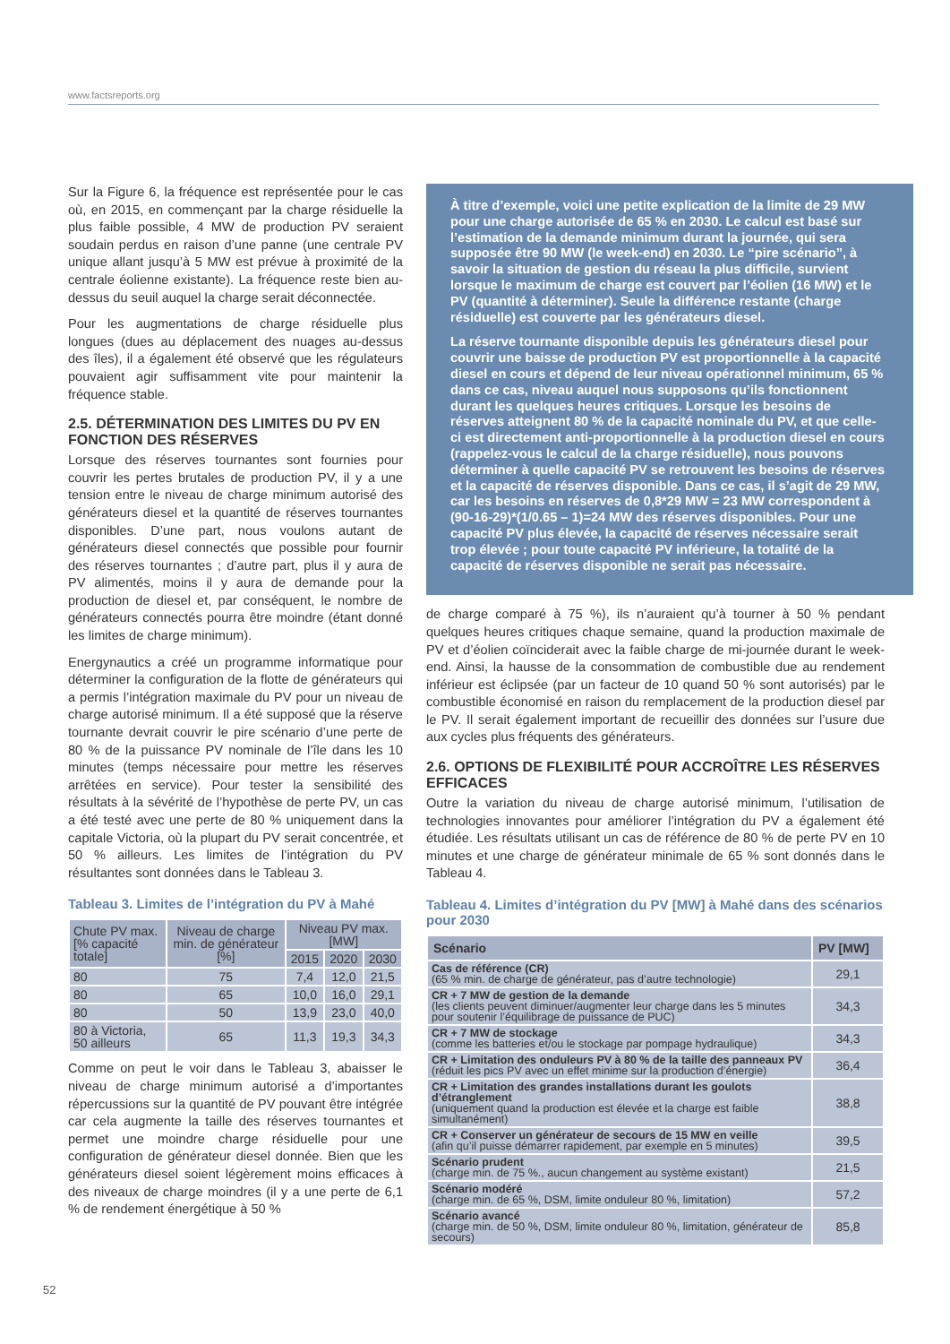www.factsreports.org
Sur la Figure 6, la fréquence est représentée pour le cas où, en 2015, en commençant par la charge résiduelle la plus faible possible, 4 MW de production PV seraient soudain perdus en raison d’une panne (une centrale PV unique allant jusqu’à 5 MW est prévue à proximité de la centrale éolienne existante). La fréquence reste bien au-dessus du seuil auquel la charge serait déconnectée.
Pour les augmentations de charge résiduelle plus longues (dues au déplacement des nuages au-dessus des îles), il a également été observé que les régulateurs pouvaient agir suffisamment vite pour maintenir la fréquence stable.
2.5. DÉTERMINATION DES LIMITES DU PV EN FONCTION DES RÉSERVES
Lorsque des réserves tournantes sont fournies pour couvrir les pertes brutales de production PV, il y a une tension entre le niveau de charge minimum autorisé des générateurs diesel et la quantité de réserves tournantes disponibles. D’une part, nous voulons autant de générateurs diesel connectés que possible pour fournir des réserves tournantes ; d’autre part, plus il y aura de PV alimentés, moins il y aura de demande pour la production de diesel et, par conséquent, le nombre de générateurs connectés pourra être moindre (étant donné les limites de charge minimum).
Energynautics a créé un programme informatique pour déterminer la configuration de la flotte de générateurs qui a permis l’intégration maximale du PV pour un niveau de charge autorisé minimum. Il a été supposé que la réserve tournante devrait couvrir le pire scénario d’une perte de 80 % de la puissance PV nominale de l’île dans les 10 minutes (temps nécessaire pour mettre les réserves arrêtées en service). Pour tester la sensibilité des résultats à la sévérité de l’hypothèse de perte PV, un cas a été testé avec une perte de 80 % uniquement dans la capitale Victoria, où la plupart du PV serait concentrée, et 50 % ailleurs. Les limites de l’intégration du PV résultantes sont données dans le Tableau 3.
Tableau 3. Limites de l’intégration du PV à Mahé
| Chute PV max. [% capacité totale] | Niveau de charge min. de générateur [%] | Niveau PV max. [MW] | | |
| --- | --- | --- | --- | --- |
| | | 2015 | 2020 | 2030 |
| 80 | 75 | 7,4 | 12,0 | 21,5 |
| 80 | 65 | 10,0 | 16,0 | 29,1 |
| 80 | 50 | 13,9 | 23,0 | 40,0 |
| 80 à Victoria, 50 ailleurs | 65 | 11,3 | 19,3 | 34,3 |
Comme on peut le voir dans le Tableau 3, abaisser le niveau de charge minimum autorisé a d’importantes répercussions sur la quantité de PV pouvant être intégrée car cela augmente la taille des réserves tournantes et permet une moindre charge résiduelle pour une configuration de générateur diesel donnée. Bien que les générateurs diesel soient légèrement moins efficaces à des niveaux de charge moindres (il y a une perte de 6,1 % de rendement énergétique à 50 %
À titre d’exemple, voici une petite explication de la limite de 29 MW pour une charge autorisée de 65 % en 2030. Le calcul est basé sur l’estimation de la demande minimum durant la journée, qui sera supposée être 90 MW (le week-end) en 2030. Le “pire scénario”, à savoir la situation de gestion du réseau la plus difficile, survient lorsque le maximum de charge est couvert par l’éolien (16 MW) et le PV (quantité à déterminer). Seule la différence restante (charge résiduelle) est couverte par les générateurs diesel.
La réserve tournante disponible depuis les générateurs diesel pour couvrir une baisse de production PV est proportionnelle à la capacité diesel en cours et dépend de leur niveau opérationnel minimum, 65 % dans ce cas, niveau auquel nous supposons qu’ils fonctionnent durant les quelques heures critiques. Lorsque les besoins de réserves atteignent 80 % de la capacité nominale du PV, et que celle-ci est directement anti-proportionnelle à la production diesel en cours (rappelez-vous le calcul de la charge résiduelle), nous pouvons déterminer à quelle capacité PV se retrouvent les besoins de réserves et la capacité de réserves disponible. Dans ce cas, il s’agit de 29 MW, car les besoins en réserves de 0,8*29 MW = 23 MW correspondent à (90-16-29)*(1/0.65 – 1)=24 MW des réserves disponibles. Pour une capacité PV plus élevée, la capacité de réserves nécessaire serait trop élevée ; pour toute capacité PV inférieure, la totalité de la capacité de réserves disponible ne serait pas nécessaire.
de charge comparé à 75 %), ils n’auraient qu’à tourner à 50 % pendant quelques heures critiques chaque semaine, quand la production maximale de PV et d’éolien coïnciderait avec la faible charge de mi-journée durant le week-end. Ainsi, la hausse de la consommation de combustible due au rendement inférieur est éclipsée (par un facteur de 10 quand 50 % sont autorisés) par le combustible économisé en raison du remplacement de la production diesel par le PV. Il serait également important de recueillir des données sur l’usure due aux cycles plus fréquents des générateurs.
2.6. OPTIONS DE FLEXIBILITÉ POUR ACCROÎTRE LES RÉSERVES EFFICACES
Outre la variation du niveau de charge autorisé minimum, l’utilisation de technologies innovantes pour améliorer l’intégration du PV a également été étudiée. Les résultats utilisant un cas de référence de 80 % de perte PV en 10 minutes et une charge de générateur minimale de 65 % sont donnés dans le Tableau 4.
Tableau 4. Limites d’intégration du PV [MW] à Mahé dans des scénarios pour 2030
| Scénario | PV [MW] |
| --- | --- |
| Cas de référence (CR) (65 % min. de charge de générateur, pas d’autre technologie) | 29,1 |
| CR + 7 MW de gestion de la demande (les clients peuvent diminuer/augmenter leur charge dans les 5 minutes pour soutenir l’équilibrage de puissance de PUC) | 34,3 |
| CR + 7 MW de stockage (comme les batteries et/ou le stockage par pompage hydraulique) | 34,3 |
| CR + Limitation des onduleurs PV à 80 % de la taille des panneaux PV (réduit les pics PV avec un effet minime sur la production d’énergie) | 36,4 |
| CR + Limitation des grandes installations durant les goulots d’étranglement (uniquement quand la production est élevée et la charge est faible simultanément) | 38,8 |
| CR + Conserver un générateur de secours de 15 MW en veille (afin qu’il puisse démarrer rapidement, par exemple en 5 minutes) | 39,5 |
| Scénario prudent (charge min. de 75 %., aucun changement au système existant) | 21,5 |
| Scénario modéré (charge min. de 65 %, DSM, limite onduleur 80 %, limitation) | 57,2 |
| Scénario avancé (charge min. de 50 %, DSM, limite onduleur 80 %, limitation, générateur de secours) | 85,8 |
52